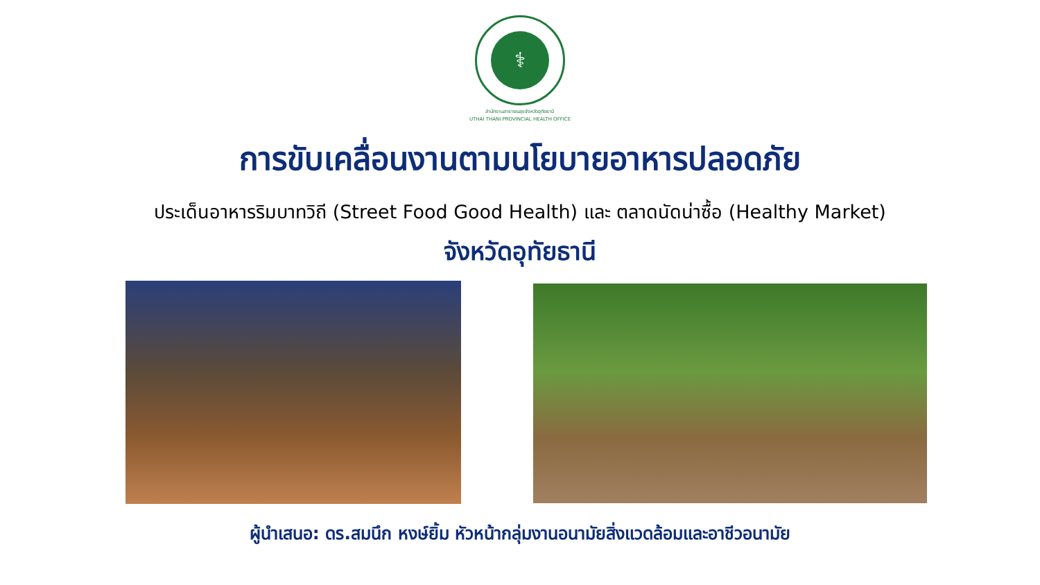⚕
สำนักงานสาธารณสุขจังหวัดอุทัยธานี
UTHAI THANI PROVINCIAL HEALTH OFFICE
การขับเคลื่อนงานตามนโยบายอาหารปลอดภัย
ประเด็นอาหารริมบาทวิถี (Street Food Good Health) และ ตลาดนัดน่าซื้อ (Healthy Market)
จังหวัดอุทัยธานี
ผู้นำเสนอ: ดร.สมนึก หงษ์ยิ้ม หัวหน้ากลุ่มงานอนามัยสิ่งแวดล้อมและอาชีวอนามัย